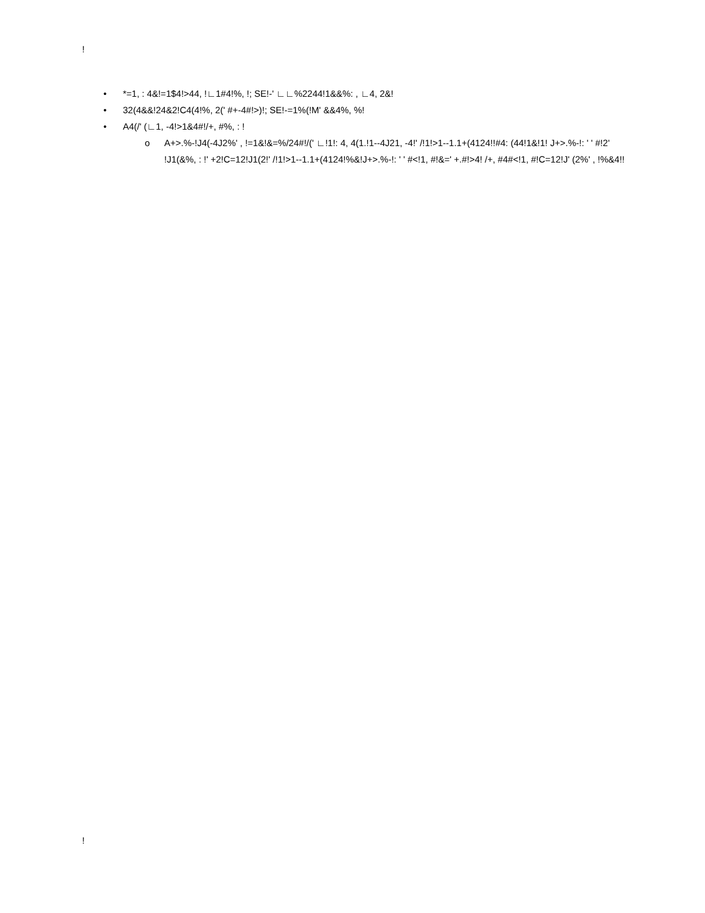!
• *=1, : 4&!=1$4!>44, !∟1#4!%, !; SE!-' ∟∟%2244!1&&%: , ∟4, 2&!
• 32(4&&!24&2!C4(4!%, 2(' #+-4#!>)!; SE!-=1%(!M' &&4%, %!
• A4(/' (∟1, -4!>1&4#!/+, #%, : !
o A+>.%-!J4(-4J2%' , !=1&!&=%/24#!/(' ∟!1!: 4, 4(1.!1--4J21, -4!' /!1!>1--1.1+(4124!!#4: (44!1&!1! J+>.%-!: ' ' #!2' !J1(&%, : !' +2!C=12!J1(2!' /!1!>1--1.1+(4124!%&!J+>.%-!: ' ' #<!1, #!&=' +.#!>4! /+, #4#<!1, #!C=12!J' (2%' , !%&4!!
!